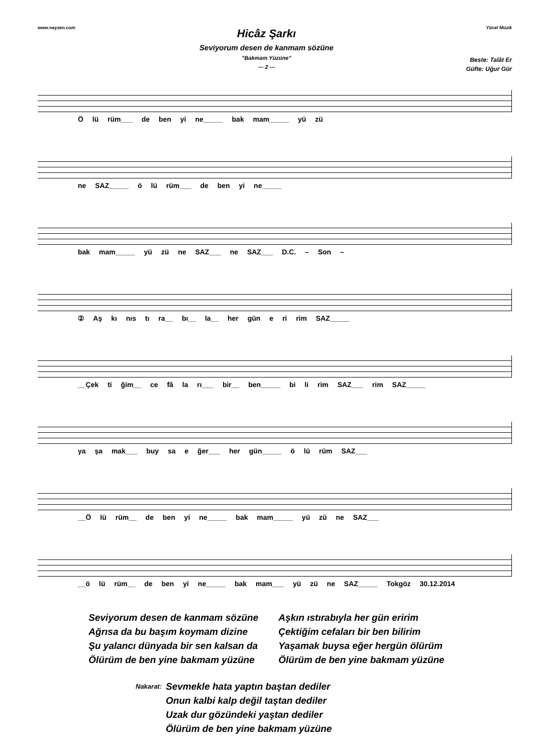www.neyzen.com Yücel Müzik
Hicâz Şarkı
Seviyorum desen de kanmam sözüne
"Bakmam Yüzüne"
— 2 —
Beste: Talât Er
Güfte: Uğur Gür
Ö lü rüm___ de ben yi ne_____ bak mam_____ yü zü
ne SAZ_____ ö lü rüm___ de ben yi ne_____
bak mam_____ yü zü ne SAZ___ ne SAZ___ D.C. – Son –
② Aş kı nıs tı ra__ bı__ la__ her gün e ri rim SAZ_____
__Çek ti ğim__ ce fâ la rı___ bir__ ben_____ bi li rim SAZ___ rim SAZ_____
ya şa mak___ buy sa e ğer___ her gün_____ ö lü rüm SAZ___
__Ö lü rüm__ de ben yi ne_____ bak mam_____ yü zü ne SAZ___
__ö lü rüm__ de ben yi ne_____ bak mam___ yü zü ne SAZ_____ Tokgöz 30.12.2014
Seviyorum desen de kanmam sözüne
Ağrısa da bu başım koymam dizine
Şu yalancı dünyada bir sen kalsan da
Ölürüm de ben yine bakmam yüzüne
Aşkın ıstırabıyla her gün eririm
Çektiğim cefaları bir ben bilirim
Yaşamak buysa eğer hergün ölürüm
Ölürüm de ben yine bakmam yüzüne
Nakarat:
Sevmekle hata yaptın baştan dediler
Onun kalbi kalp değil taştan dediler
Uzak dur gözündeki yaştan dediler
Ölürüm de ben yine bakmam yüzüne